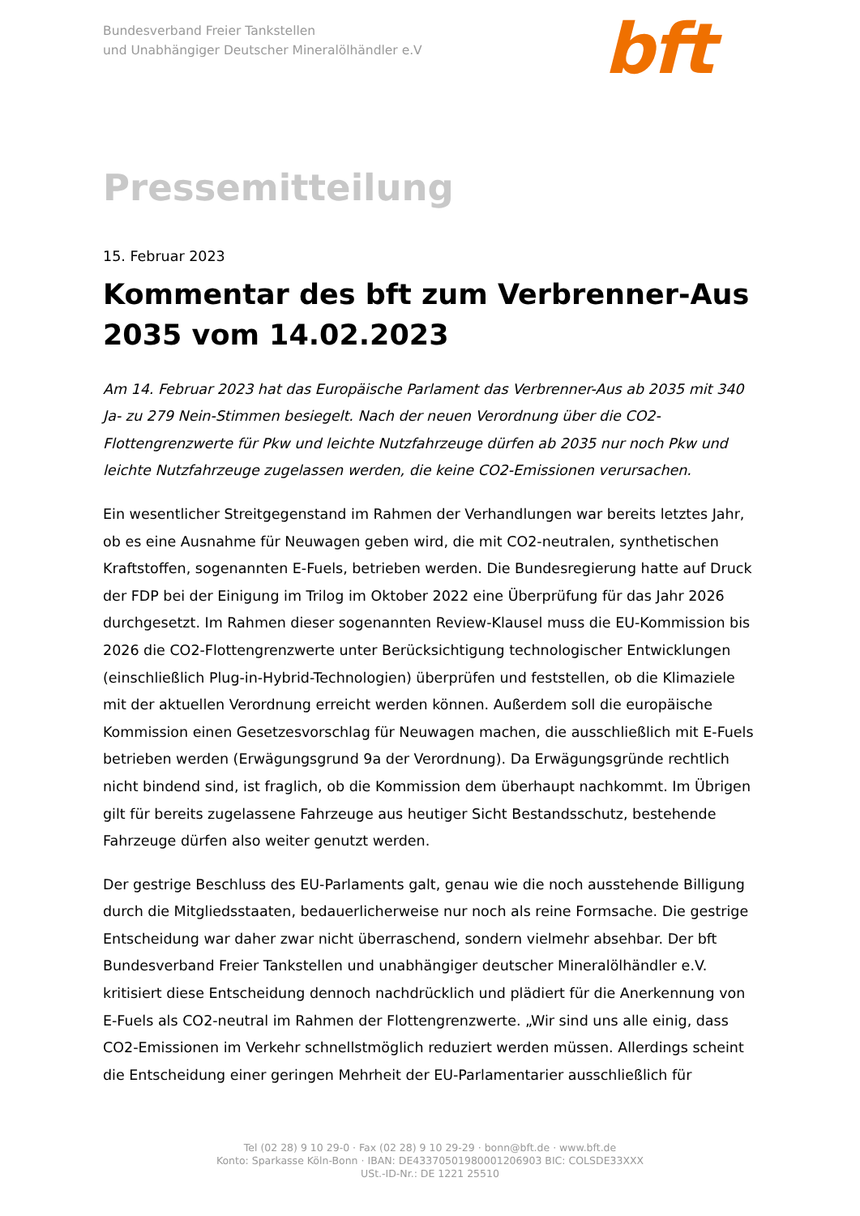Bundesverband Freier Tankstellen
und Unabhängiger Deutscher Mineralölhändler e.V
bft
Pressemitteilung
15. Februar 2023
Kommentar des bft zum Verbrenner-Aus 2035 vom 14.02.2023
Am 14. Februar 2023 hat das Europäische Parlament das Verbrenner-Aus ab 2035 mit 340 Ja- zu 279 Nein-Stimmen besiegelt. Nach der neuen Verordnung über die CO2-Flottengrenzwerte für Pkw und leichte Nutzfahrzeuge dürfen ab 2035 nur noch Pkw und leichte Nutzfahrzeuge zugelassen werden, die keine CO2-Emissionen verursachen.
Ein wesentlicher Streitgegenstand im Rahmen der Verhandlungen war bereits letztes Jahr, ob es eine Ausnahme für Neuwagen geben wird, die mit CO2-neutralen, synthetischen Kraftstoffen, sogenannten E-Fuels, betrieben werden. Die Bundesregierung hatte auf Druck der FDP bei der Einigung im Trilog im Oktober 2022 eine Überprüfung für das Jahr 2026 durchgesetzt. Im Rahmen dieser sogenannten Review-Klausel muss die EU-Kommission bis 2026 die CO2-Flottengrenzwerte unter Berücksichtigung technologischer Entwicklungen (einschließlich Plug-in-Hybrid-Technologien) überprüfen und feststellen, ob die Klimaziele mit der aktuellen Verordnung erreicht werden können. Außerdem soll die europäische Kommission einen Gesetzesvorschlag für Neuwagen machen, die ausschließlich mit E-Fuels betrieben werden (Erwägungsgrund 9a der Verordnung). Da Erwägungsgründe rechtlich nicht bindend sind, ist fraglich, ob die Kommission dem überhaupt nachkommt. Im Übrigen gilt für bereits zugelassene Fahrzeuge aus heutiger Sicht Bestandsschutz, bestehende Fahrzeuge dürfen also weiter genutzt werden.
Der gestrige Beschluss des EU-Parlaments galt, genau wie die noch ausstehende Billigung durch die Mitgliedsstaaten, bedauerlicherweise nur noch als reine Formsache. Die gestrige Entscheidung war daher zwar nicht überraschend, sondern vielmehr absehbar. Der bft Bundesverband Freier Tankstellen und unabhängiger deutscher Mineralölhändler e.V. kritisiert diese Entscheidung dennoch nachdrücklich und plädiert für die Anerkennung von E-Fuels als CO2-neutral im Rahmen der Flottengrenzwerte. „Wir sind uns alle einig, dass CO2-Emissionen im Verkehr schnellstmöglich reduziert werden müssen. Allerdings scheint die Entscheidung einer geringen Mehrheit der EU-Parlamentarier ausschließlich für
Tel (02 28) 9 10 29-0 · Fax (02 28) 9 10 29-29 · bonn@bft.de · www.bft.de
Konto: Sparkasse Köln-Bonn · IBAN: DE43370501980001206903 BIC: COLSDE33XXX
USt.-ID-Nr.: DE 1221 25510